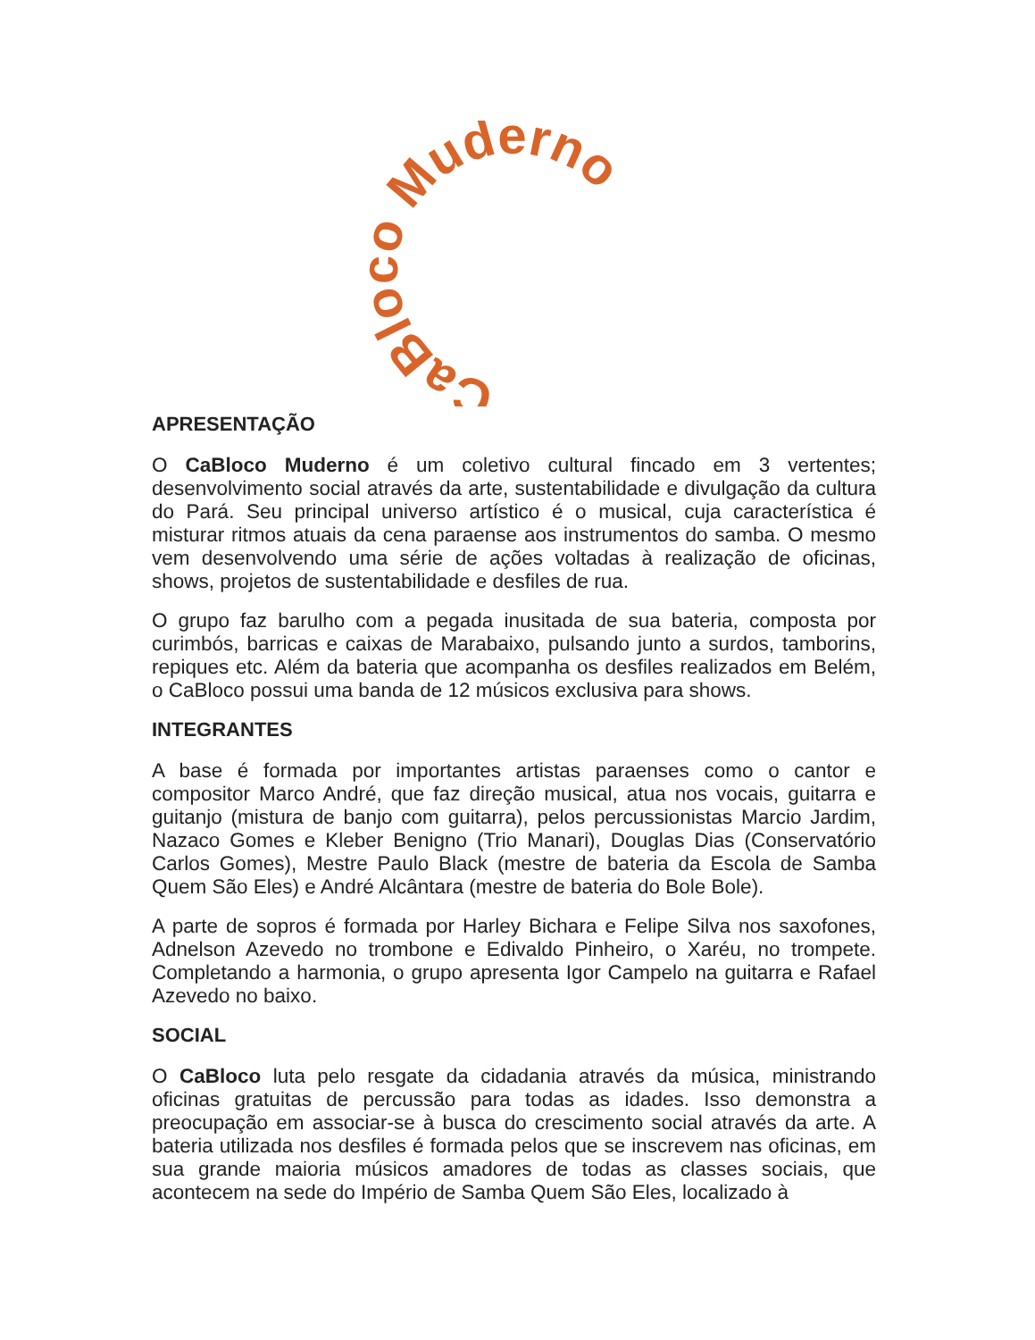CaBloco Muderno
APRESENTAÇÃO
O CaBloco Muderno é um coletivo cultural fincado em 3 vertentes; desenvolvimento social através da arte, sustentabilidade e divulgação da cultura do Pará. Seu principal universo artístico é o musical, cuja característica é misturar ritmos atuais da cena paraense aos instrumentos do samba. O mesmo vem desenvolvendo uma série de ações voltadas à realização de oficinas, shows, projetos de sustentabilidade e desfiles de rua.
O grupo faz barulho com a pegada inusitada de sua bateria, composta por curimbós, barricas e caixas de Marabaixo, pulsando junto a surdos, tamborins, repiques etc. Além da bateria que acompanha os desfiles realizados em Belém, o CaBloco possui uma banda de 12 músicos exclusiva para shows.
INTEGRANTES
A base é formada por importantes artistas paraenses como o cantor e compositor Marco André, que faz direção musical, atua nos vocais, guitarra e guitanjo (mistura de banjo com guitarra), pelos percussionistas Marcio Jardim, Nazaco Gomes e Kleber Benigno (Trio Manari), Douglas Dias (Conservatório Carlos Gomes), Mestre Paulo Black (mestre de bateria da Escola de Samba Quem São Eles) e André Alcântara (mestre de bateria do Bole Bole).
A parte de sopros é formada por Harley Bichara e Felipe Silva nos saxofones, Adnelson Azevedo no trombone e Edivaldo Pinheiro, o Xaréu, no trompete. Completando a harmonia, o grupo apresenta Igor Campelo na guitarra e Rafael Azevedo no baixo.
SOCIAL
O CaBloco luta pelo resgate da cidadania através da música, ministrando oficinas gratuitas de percussão para todas as idades. Isso demonstra a preocupação em associar-se à busca do crescimento social através da arte. A bateria utilizada nos desfiles é formada pelos que se inscrevem nas oficinas, em sua grande maioria músicos amadores de todas as classes sociais, que acontecem na sede do Império de Samba Quem São Eles, localizado à